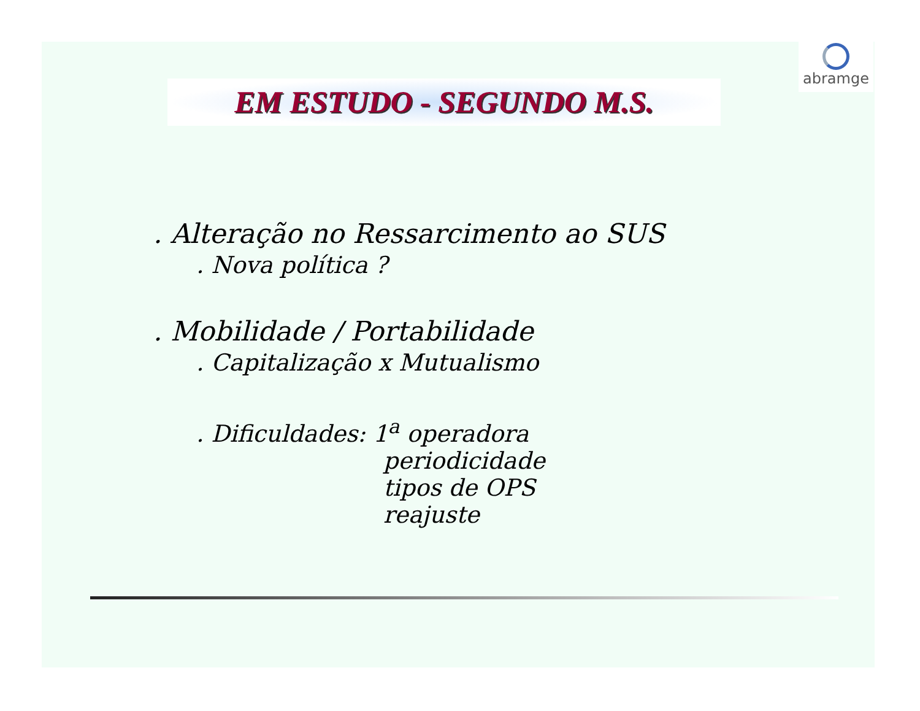abramge
EM ESTUDO - SEGUNDO M.S.
. Alteração no Ressarcimento ao SUS
. Nova política ?
. Mobilidade / Portabilidade
. Capitalização x Mutualismo
. Dificuldades: 1<sup>a</sup> operadora
periodicidade
tipos de OPS
reajuste